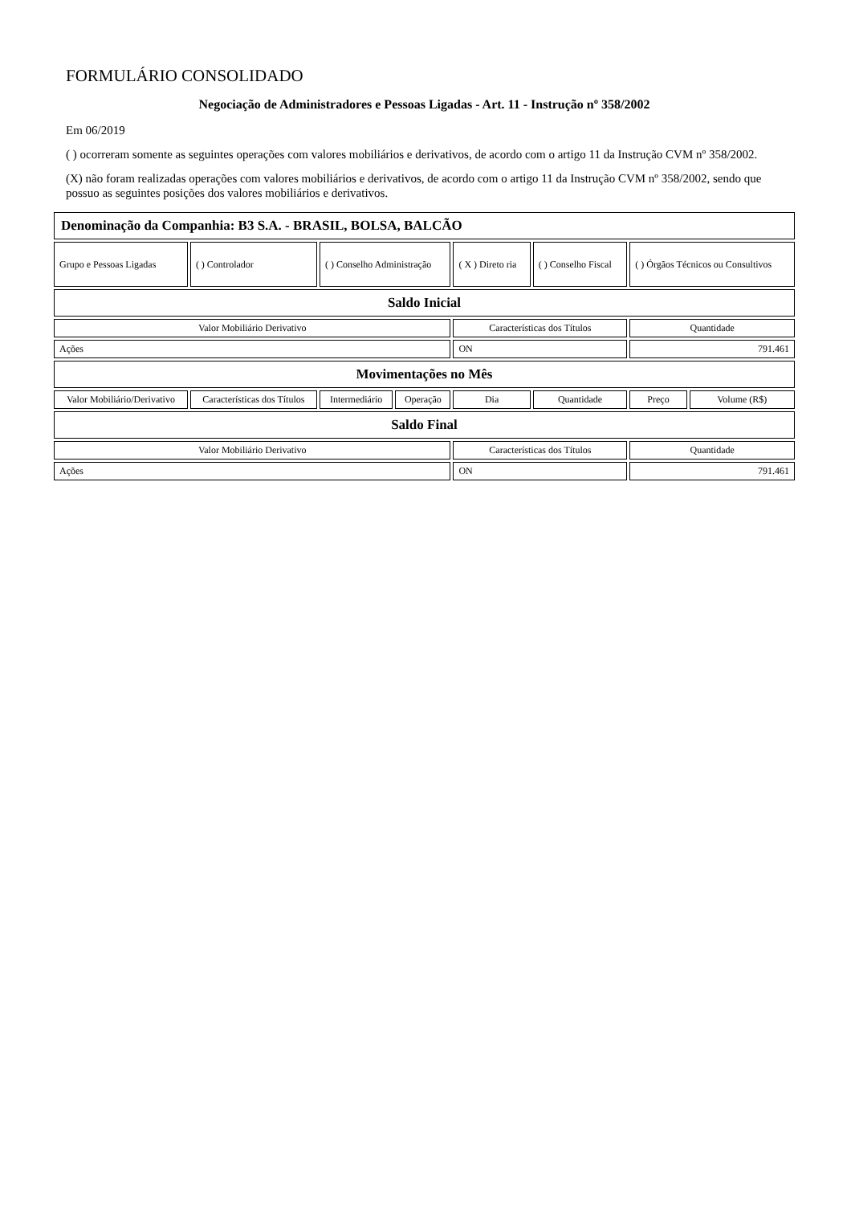FORMULÁRIO CONSOLIDADO
Negociação de Administradores e Pessoas Ligadas - Art. 11 - Instrução nº 358/2002
Em 06/2019
( ) ocorreram somente as seguintes operações com valores mobiliários e derivativos, de acordo com o artigo 11 da Instrução CVM nº 358/2002.
(X) não foram realizadas operações com valores mobiliários e derivativos, de acordo com o artigo 11 da Instrução CVM nº 358/2002, sendo que possuo as seguintes posições dos valores mobiliários e derivativos.
| Denominação da Companhia: B3 S.A. - BRASIL, BOLSA, BALCÃO | | | | | | | |
| Grupo e Pessoas Ligadas | ( ) Controlador | ( ) Conselho Administração | | ( X ) Direto ria | ( ) Conselho Fiscal | ( ) Órgãos Técnicos ou Consultivos | |
| Saldo Inicial | | | | | | | |
| Valor Mobiliário Derivativo | | | | Características dos Títulos | | Quantidade | |
| Ações | | | | ON | | 791.461 | |
| Movimentações no Mês | | | | | | | |
| Valor Mobiliário/Derivativo | Características dos Títulos | Intermediário | Operação | Dia | Quantidade | Preço | Volume (R$) |
| Saldo Final | | | | | | | |
| Valor Mobiliário Derivativo | | | | Características dos Títulos | | Quantidade | |
| Ações | | | | ON | | 791.461 | |